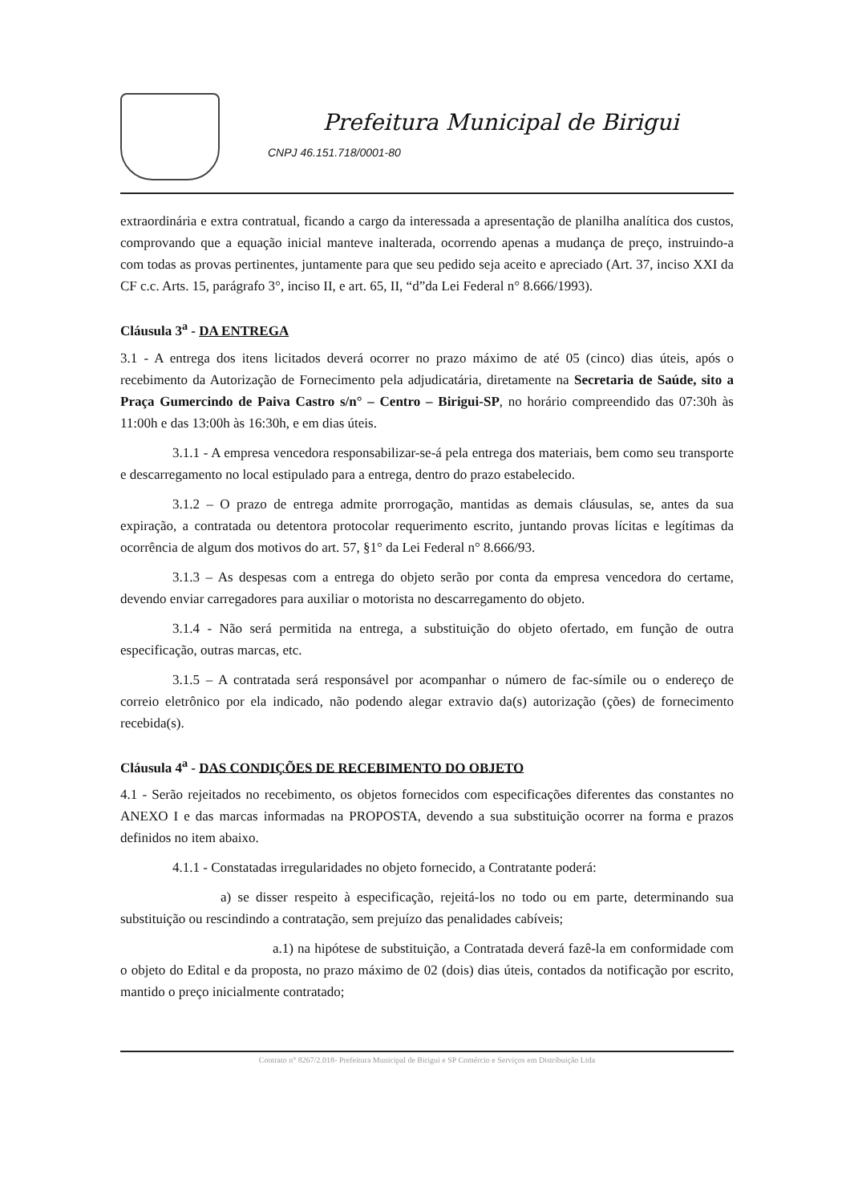Prefeitura Municipal de Birigui
CNPJ 46.151.718/0001-80
extraordinária e extra contratual, ficando a cargo da interessada a apresentação de planilha analítica dos custos, comprovando que a equação inicial manteve inalterada, ocorrendo apenas a mudança de preço, instruindo-a com todas as provas pertinentes, juntamente para que seu pedido seja aceito e apreciado (Art. 37, inciso XXI da CF c.c. Arts. 15, parágrafo 3°, inciso II, e art. 65, II, “d”da Lei Federal n° 8.666/1993).
Cláusula 3<sup>a</sup> - DA ENTREGA
3.1 - A entrega dos itens licitados deverá ocorrer no prazo máximo de até 05 (cinco) dias úteis, após o recebimento da Autorização de Fornecimento pela adjudicatária, diretamente na Secretaria de Saúde, sito a Praça Gumercindo de Paiva Castro s/n° – Centro – Birigui-SP, no horário compreendido das 07:30h às 11:00h e das 13:00h às 16:30h, e em dias úteis.
3.1.1 - A empresa vencedora responsabilizar-se-á pela entrega dos materiais, bem como seu transporte e descarregamento no local estipulado para a entrega, dentro do prazo estabelecido.
3.1.2 – O prazo de entrega admite prorrogação, mantidas as demais cláusulas, se, antes da sua expiração, a contratada ou detentora protocolar requerimento escrito, juntando provas lícitas e legítimas da ocorrência de algum dos motivos do art. 57, §1° da Lei Federal n° 8.666/93.
3.1.3 – As despesas com a entrega do objeto serão por conta da empresa vencedora do certame, devendo enviar carregadores para auxiliar o motorista no descarregamento do objeto.
3.1.4 - Não será permitida na entrega, a substituição do objeto ofertado, em função de outra especificação, outras marcas, etc.
3.1.5 – A contratada será responsável por acompanhar o número de fac-símile ou o endereço de correio eletrônico por ela indicado, não podendo alegar extravio da(s) autorização (ções) de fornecimento recebida(s).
Cláusula 4<sup>a</sup> - DAS CONDIÇÕES DE RECEBIMENTO DO OBJETO
4.1 - Serão rejeitados no recebimento, os objetos fornecidos com especificações diferentes das constantes no ANEXO I e das marcas informadas na PROPOSTA, devendo a sua substituição ocorrer na forma e prazos definidos no item abaixo.
4.1.1 - Constatadas irregularidades no objeto fornecido, a Contratante poderá:
a) se disser respeito à especificação, rejeitá-los no todo ou em parte, determinando sua substituição ou rescindindo a contratação, sem prejuízo das penalidades cabíveis;
a.1) na hipótese de substituição, a Contratada deverá fazê-la em conformidade com o objeto do Edital e da proposta, no prazo máximo de 02 (dois) dias úteis, contados da notificação por escrito, mantido o preço inicialmente contratado;
Contrato n° 8267/2.018- Prefeitura Municipal de Birigui e SP Comércio e Serviços em Distribuição Ltda